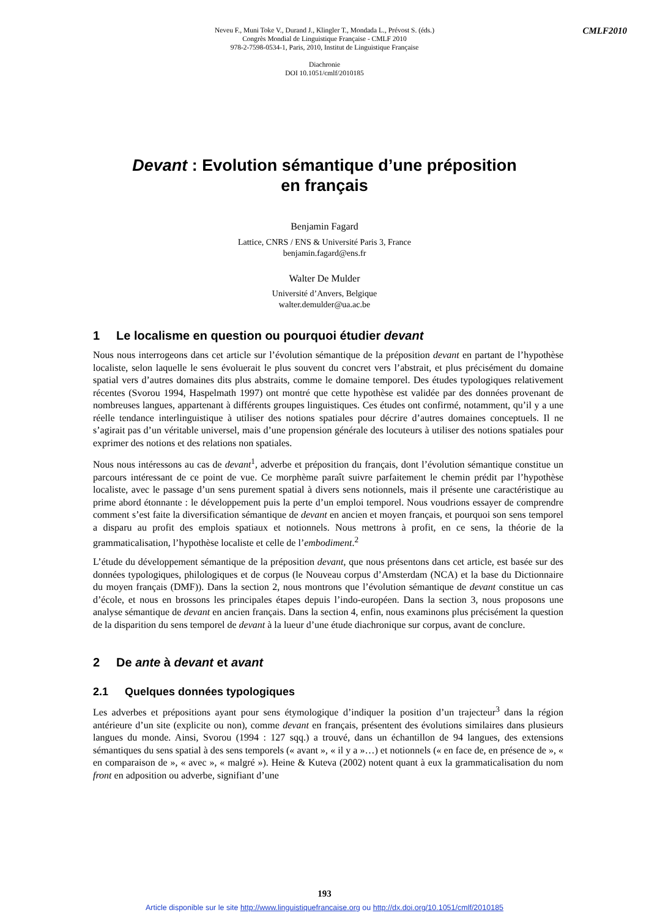CMLF2010
Neveu F., Muni Toke V., Durand J., Klingler T., Mondada L., Prévost S. (éds.)
Congrès Mondial de Linguistique Française - CMLF 2010
978-2-7598-0534-1, Paris, 2010, Institut de Linguistique Française
Diachronie
DOI 10.1051/cmlf/2010185
Devant : Evolution sémantique d’une préposition
en français
Benjamin Fagard
Lattice, CNRS / ENS & Université Paris 3, France
benjamin.fagard@ens.fr
Walter De Mulder
Université d’Anvers, Belgique
walter.demulder@ua.ac.be
1 Le localisme en question ou pourquoi étudier devant
Nous nous interrogeons dans cet article sur l’évolution sémantique de la préposition devant en partant de l’hypothèse localiste, selon laquelle le sens évoluerait le plus souvent du concret vers l’abstrait, et plus précisément du domaine spatial vers d’autres domaines dits plus abstraits, comme le domaine temporel. Des études typologiques relativement récentes (Svorou 1994, Haspelmath 1997) ont montré que cette hypothèse est validée par des données provenant de nombreuses langues, appartenant à différents groupes linguistiques. Ces études ont confirmé, notamment, qu’il y a une réelle tendance interlinguistique à utiliser des notions spatiales pour décrire d’autres domaines conceptuels. Il ne s’agirait pas d’un véritable universel, mais d’une propension générale des locuteurs à utiliser des notions spatiales pour exprimer des notions et des relations non spatiales.
Nous nous intéressons au cas de devant<sup>1</sup>, adverbe et préposition du français, dont l’évolution sémantique constitue un parcours intéressant de ce point de vue. Ce morphème paraît suivre parfaitement le chemin prédit par l’hypothèse localiste, avec le passage d’un sens purement spatial à divers sens notionnels, mais il présente une caractéristique au prime abord étonnante : le développement puis la perte d’un emploi temporel. Nous voudrions essayer de comprendre comment s’est faite la diversification sémantique de devant en ancien et moyen français, et pourquoi son sens temporel a disparu au profit des emplois spatiaux et notionnels. Nous mettrons à profit, en ce sens, la théorie de la grammaticalisation, l’hypothèse localiste et celle de l’embodiment.<sup>2</sup>
L’étude du développement sémantique de la préposition devant, que nous présentons dans cet article, est basée sur des données typologiques, philologiques et de corpus (le Nouveau corpus d’Amsterdam (NCA) et la base du Dictionnaire du moyen français (DMF)). Dans la section 2, nous montrons que l’évolution sémantique de devant constitue un cas d’école, et nous en brossons les principales étapes depuis l’indo-européen. Dans la section 3, nous proposons une analyse sémantique de devant en ancien français. Dans la section 4, enfin, nous examinons plus précisément la question de la disparition du sens temporel de devant à la lueur d’une étude diachronique sur corpus, avant de conclure.
2 De ante à devant et avant
2.1 Quelques données typologiques
Les adverbes et prépositions ayant pour sens étymologique d’indiquer la position d’un trajecteur<sup>3</sup> dans la région antérieure d’un site (explicite ou non), comme devant en français, présentent des évolutions similaires dans plusieurs langues du monde. Ainsi, Svorou (1994 : 127 sqq.) a trouvé, dans un échantillon de 94 langues, des extensions sémantiques du sens spatial à des sens temporels (« avant », « il y a »…) et notionnels (« en face de, en présence de », « en comparaison de », « avec », « malgré »). Heine & Kuteva (2002) notent quant à eux la grammaticalisation du nom front en adposition ou adverbe, signifiant d’une
193
Article disponible sur le site http://www.linguistiquefrancaise.org ou http://dx.doi.org/10.1051/cmlf/2010185